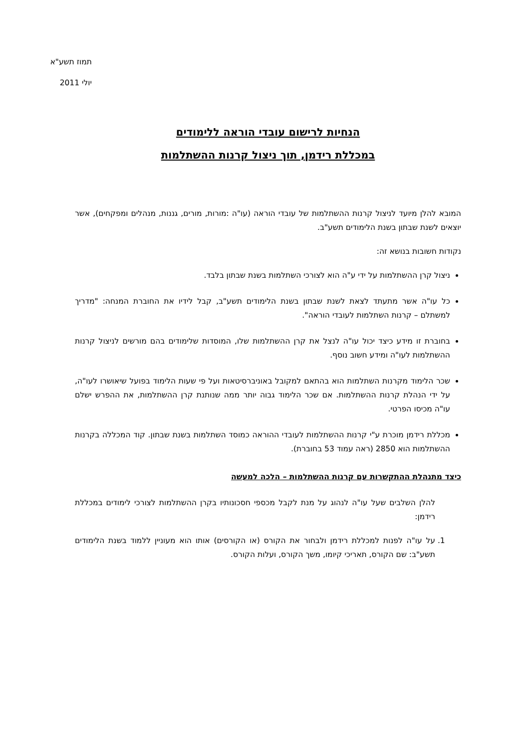תמוז תשע"א
יולי 2011
הנחיות לרישום עובדי הוראה ללימודים
במכללת רידמן, תוך ניצול קרנות ההשתלמות
המובא להלן מיועד לניצול קרנות ההשתלמות של עובדי הוראה (עו"ה :מורות, מורים, גננות, מנהלים ומפקחים), אשר יוצאים לשנת שבתון בשנת הלימודים תשע"ב.
נקודות חשובות בנושא זה:
ניצול קרן ההשתלמות על ידי ע"ה הוא לצורכי השתלמות בשנת שבתון בלבד.
כל עו"ה אשר מתעתד לצאת לשנת שבתון בשנת הלימודים תשע"ב, קבל לידיו את החוברת המנחה: "מדריך למשתלם – קרנות השתלמות לעובדי הוראה".
בחוברת זו מידע כיצד יכול עו"ה לנצל את קרן ההשתלמות שלו, המוסדות שלימודים בהם מורשים לניצול קרנות ההשתלמות לעו"ה ומידע חשוב נוסף.
שכר הלימוד מקרנות השתלמות הוא בהתאם למקובל באוניברסיטאות ועל פי שעות הלימוד בפועל שיאושרו לעו"ה, על ידי הנהלת קרנות ההשתלמות. אם שכר הלימוד גבוה יותר ממה שנותנת קרן ההשתלמות, את ההפרש ישלם עו"ה מכיסו הפרטי.
מכללת רידמן מוכרת ע"י קרנות ההשתלמות לעובדי ההוראה כמוסד השתלמות בשנת שבתון. קוד המכללה בקרנות ההשתלמות הוא 2850 (ראה עמוד 53 בחוברת).
כיצד מתנהלת ההתקשרות עם קרנות ההשתלמות – הלכה למעשה
להלן השלבים שעל עו"ה לנהוג על מנת לקבל מכספי חסכונותיו בקרן ההשתלמות לצורכי לימודים במכללת רידמן:
1. על עו"ה לפנות למכללת רידמן ולבחור את הקורס (או הקורסים) אותו הוא מעוניין ללמוד בשנת הלימודים תשע"ב: שם הקורס, תאריכי קיומו, משך הקורס, ועלות הקורס.